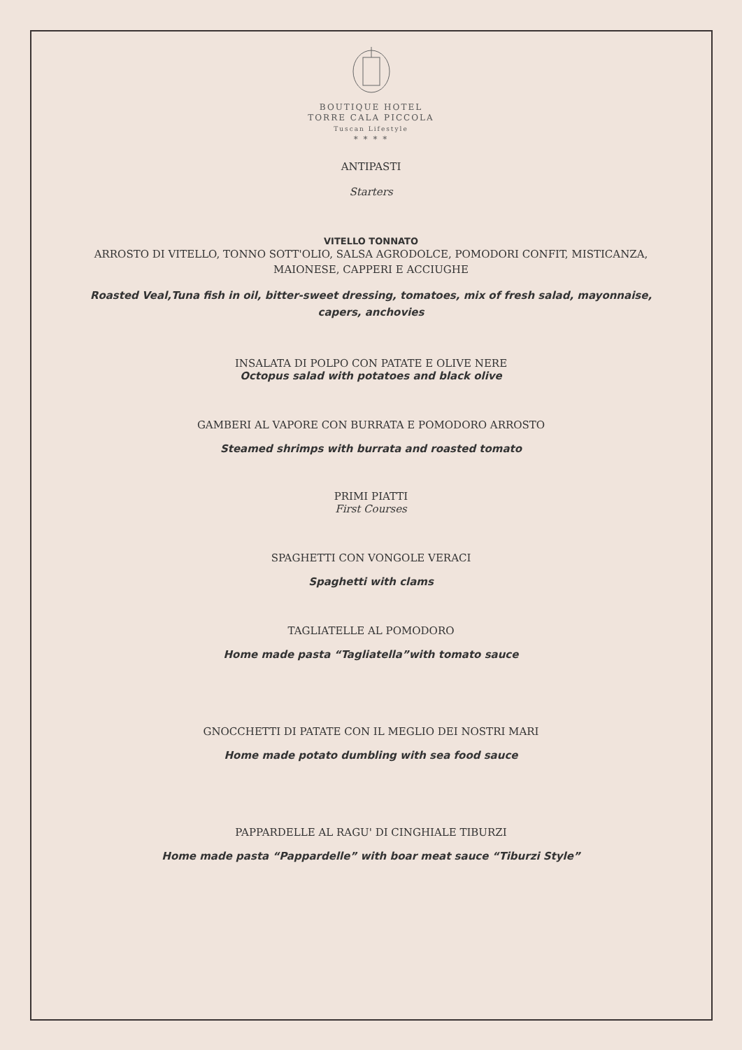BOUTIQUE HOTEL
TORRE CALA PICCOLA
Tuscan Lifestyle
* * * *
ANTIPASTI
Starters
VITELLO TONNATO
ARROSTO DI VITELLO, TONNO SOTT'OLIO, SALSA AGRODOLCE, POMODORI CONFIT, MISTICANZA, MAIONESE, CAPPERI E ACCIUGHE
Roasted Veal,Tuna fish in oil, bitter-sweet dressing, tomatoes, mix of fresh salad, mayonnaise, capers, anchovies
INSALATA DI POLPO CON PATATE E OLIVE NERE
Octopus salad with potatoes and black olive
GAMBERI AL VAPORE CON BURRATA E POMODORO ARROSTO
Steamed shrimps with burrata and roasted tomato
PRIMI PIATTI
First Courses
SPAGHETTI CON VONGOLE VERACI
Spaghetti with clams
TAGLIATELLE AL POMODORO
Home made pasta “Tagliatella”with tomato sauce
GNOCCHETTI DI PATATE CON IL MEGLIO DEI NOSTRI MARI
Home made potato dumbling with sea food sauce
PAPPARDELLE AL RAGU' DI CINGHIALE TIBURZI
Home made pasta “Pappardelle” with boar meat sauce “Tiburzi Style”